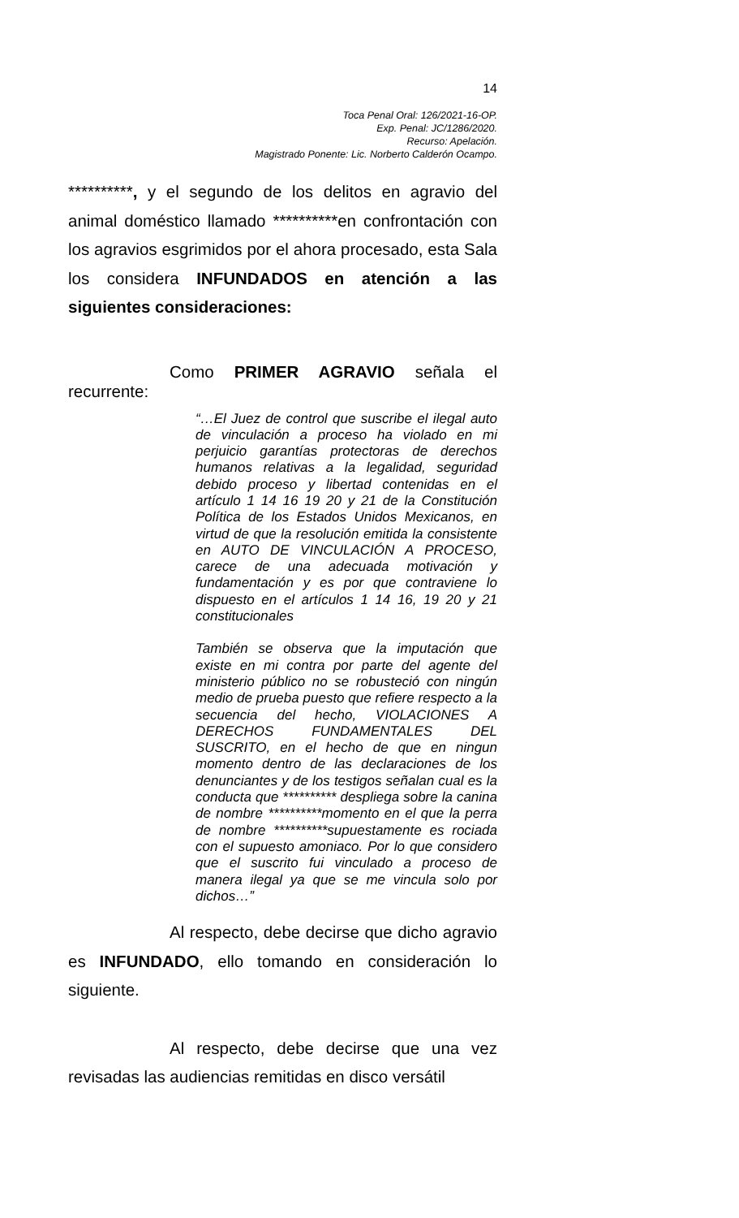14
Toca Penal Oral: 126/2021-16-OP.
Exp. Penal: JC/1286/2020.
Recurso: Apelación.
Magistrado Ponente: Lic. Norberto Calderón Ocampo.
**********, y el segundo de los delitos en agravio del animal doméstico llamado **********en confrontación con los agravios esgrimidos por el ahora procesado, esta Sala los considera INFUNDADOS en atención a las siguientes consideraciones:
Como PRIMER AGRAVIO señala el recurrente:
“…El Juez de control que suscribe el ilegal auto de vinculación a proceso ha violado en mi perjuicio garantías protectoras de derechos humanos relativas a la legalidad, seguridad debido proceso y libertad contenidas en el artículo 1 14 16 19 20 y 21 de la Constitución Política de los Estados Unidos Mexicanos, en virtud de que la resolución emitida la consistente en AUTO DE VINCULACIÓN A PROCESO, carece de una adecuada motivación y fundamentación y es por que contraviene lo dispuesto en el artículos 1 14 16, 19 20 y 21 constitucionales
También se observa que la imputación que existe en mi contra por parte del agente del ministerio público no se robusteció con ningún medio de prueba puesto que refiere respecto a la secuencia del hecho, VIOLACIONES A DERECHOS FUNDAMENTALES DEL SUSCRITO, en el hecho de que en ningun momento dentro de las declaraciones de los denunciantes y de los testigos señalan cual es la conducta que ********** despliega sobre la canina de nombre **********momento en el que la perra de nombre **********supuestamente es rociada con el supuesto amoniaco. Por lo que considero que el suscrito fui vinculado a proceso de manera ilegal ya que se me vincula solo por dichos…”
Al respecto, debe decirse que dicho agravio es INFUNDADO, ello tomando en consideración lo siguiente.
Al respecto, debe decirse que una vez revisadas las audiencias remitidas en disco versátil